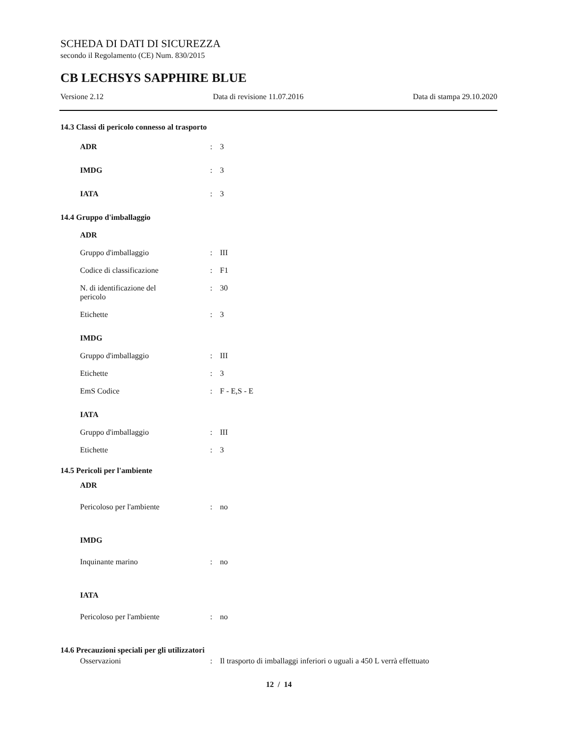SCHEDA DI DATI DI SICUREZZA
secondo il Regolamento (CE) Num. 830/2015
CB LECHSYS SAPPHIRE BLUE
Versione 2.12 Data di revisione 11.07.2016 Data di stampa 29.10.2020
14.3 Classi di pericolo connesso al trasporto
ADR: 3
IMDG: 3
IATA: 3
14.4 Gruppo d'imballaggio
ADR
Gruppo d'imballaggio: III
Codice di classificazione: F1
N. di identificazione del
pericolo: 30
Etichette: 3
IMDG
Gruppo d'imballaggio: III
Etichette: 3
EmS Codice: F - E,S - E
IATA
Gruppo d'imballaggio: III
Etichette: 3
14.5 Pericoli per l'ambiente
ADR
Pericoloso per l'ambiente: no
IMDG
Inquinante marino: no
IATA
Pericoloso per l'ambiente: no
14.6 Precauzioni speciali per gli utilizzatori
Osservazioni: Il trasporto di imballaggi inferiori o uguali a 450 L verrà effettuato
12 / 14